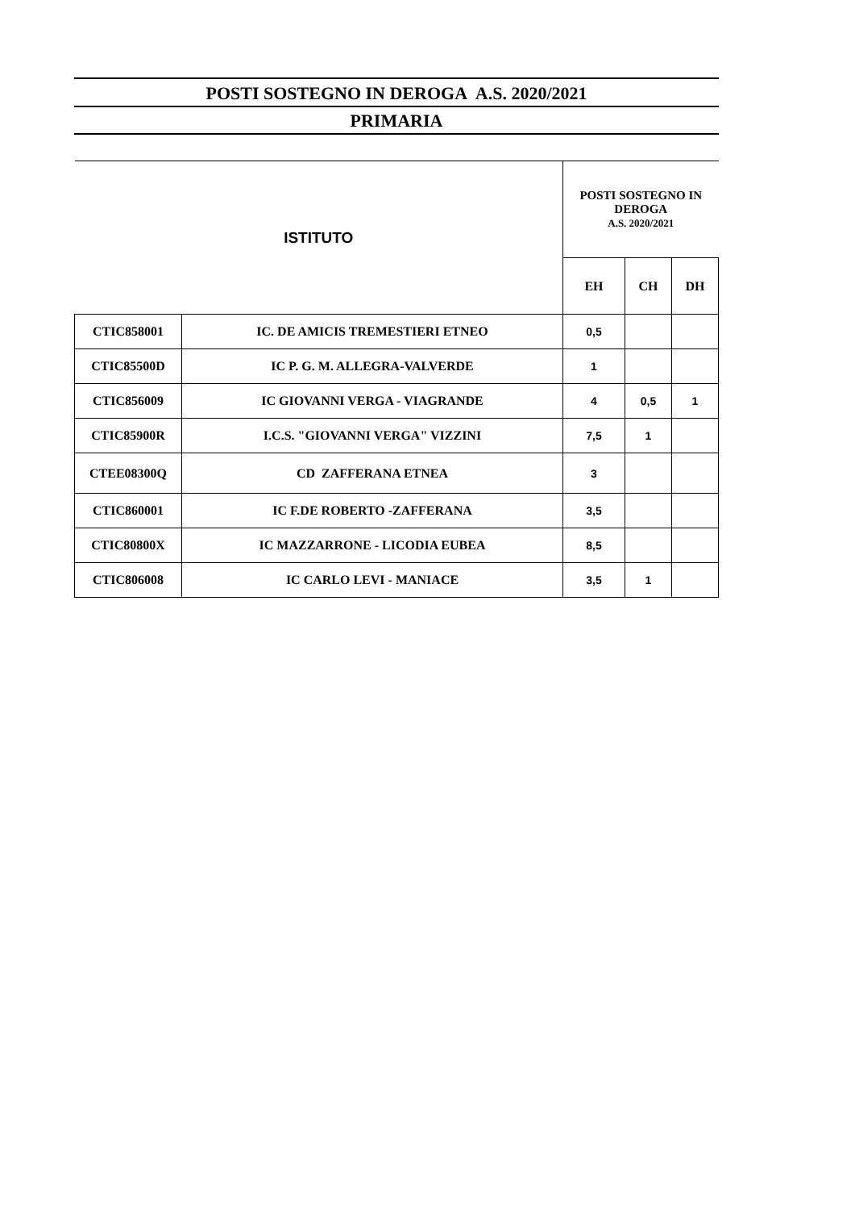POSTI SOSTEGNO IN DEROGA A.S. 2020/2021
PRIMARIA
| ISTITUTO | | POSTI SOSTEGNO IN DEROGA A.S. 2020/2021 | | |
| --- | --- | --- | --- | --- |
| | | EH | CH | DH |
| CTIC858001 | IC. DE AMICIS TREMESTIERI ETNEO | 0,5 | | |
| CTIC85500D | IC P. G. M. ALLEGRA-VALVERDE | 1 | | |
| CTIC856009 | IC GIOVANNI VERGA - VIAGRANDE | 4 | 0,5 | 1 |
| CTIC85900R | I.C.S. "GIOVANNI VERGA" VIZZINI | 7,5 | 1 | |
| CTEE08300Q | CD ZAFFERANA ETNEA | 3 | | |
| CTIC860001 | IC F.DE ROBERTO -ZAFFERANA | 3,5 | | |
| CTIC80800X | IC MAZZARRONE - LICODIA EUBEA | 8,5 | | |
| CTIC806008 | IC CARLO LEVI - MANIACE | 3,5 | 1 | |